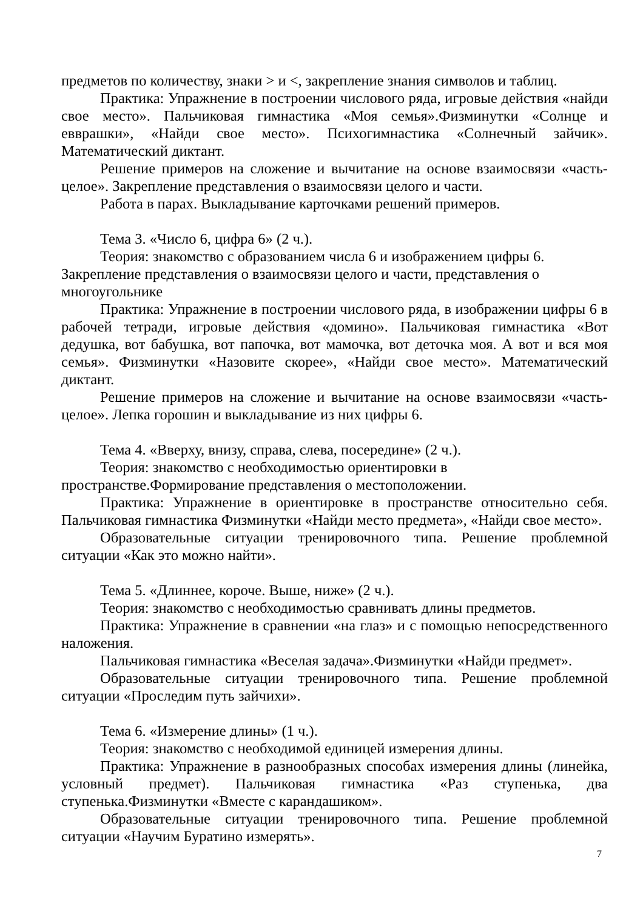предметов по количеству, знаки > и <, закрепление знания символов и таблиц.
Практика: Упражнение в построении числового ряда, игровые действия «найди свое место». Пальчиковая гимнастика «Моя семья».Физминутки «Солнце и евврашки», «Найди свое место». Психогимнастика «Солнечный зайчик». Математический диктант.
Решение примеров на сложение и вычитание на основе взаимосвязи «часть-целое». Закрепление представления о взаимосвязи целого и части.
Работа в парах. Выкладывание карточками решений примеров.
Тема 3. «Число 6, цифра 6» (2 ч.).
Теория: знакомство с образованием числа 6 и изображением цифры 6.
Закрепление представления о взаимосвязи целого и части, представления о многоугольнике
Практика: Упражнение в построении числового ряда, в изображении цифры 6 в рабочей тетради, игровые действия «домино». Пальчиковая гимнастика «Вот дедушка, вот бабушка, вот папочка, вот мамочка, вот деточка моя. А вот и вся моя семья». Физминутки «Назовите скорее», «Найди свое место». Математический диктант.
Решение примеров на сложение и вычитание на основе взаимосвязи «часть-целое». Лепка горошин и выкладывание из них цифры 6.
Тема 4. «Вверху, внизу, справа, слева, посередине» (2 ч.).
Теория: знакомство с необходимостью ориентировки в пространстве.Формирование представления о местоположении.
Практика: Упражнение в ориентировке в пространстве относительно себя. Пальчиковая гимнастика Физминутки «Найди место предмета», «Найди свое место».
Образовательные ситуации тренировочного типа. Решение проблемной ситуации «Как это можно найти».
Тема 5. «Длиннее, короче. Выше, ниже» (2 ч.).
Теория: знакомство с необходимостью сравнивать длины предметов.
Практика: Упражнение в сравнении «на глаз» и с помощью непосредственного наложения.
Пальчиковая гимнастика «Веселая задача».Физминутки «Найди предмет».
Образовательные ситуации тренировочного типа. Решение проблемной ситуации «Проследим путь зайчихи».
Тема 6. «Измерение длины» (1 ч.).
Теория: знакомство с необходимой единицей измерения длины.
Практика: Упражнение в разнообразных способах измерения длины (линейка, условный предмет). Пальчиковая гимнастика «Раз ступенька, два ступенька.Физминутки «Вместе с карандашиком».
Образовательные ситуации тренировочного типа. Решение проблемной ситуации «Научим Буратино измерять».
7